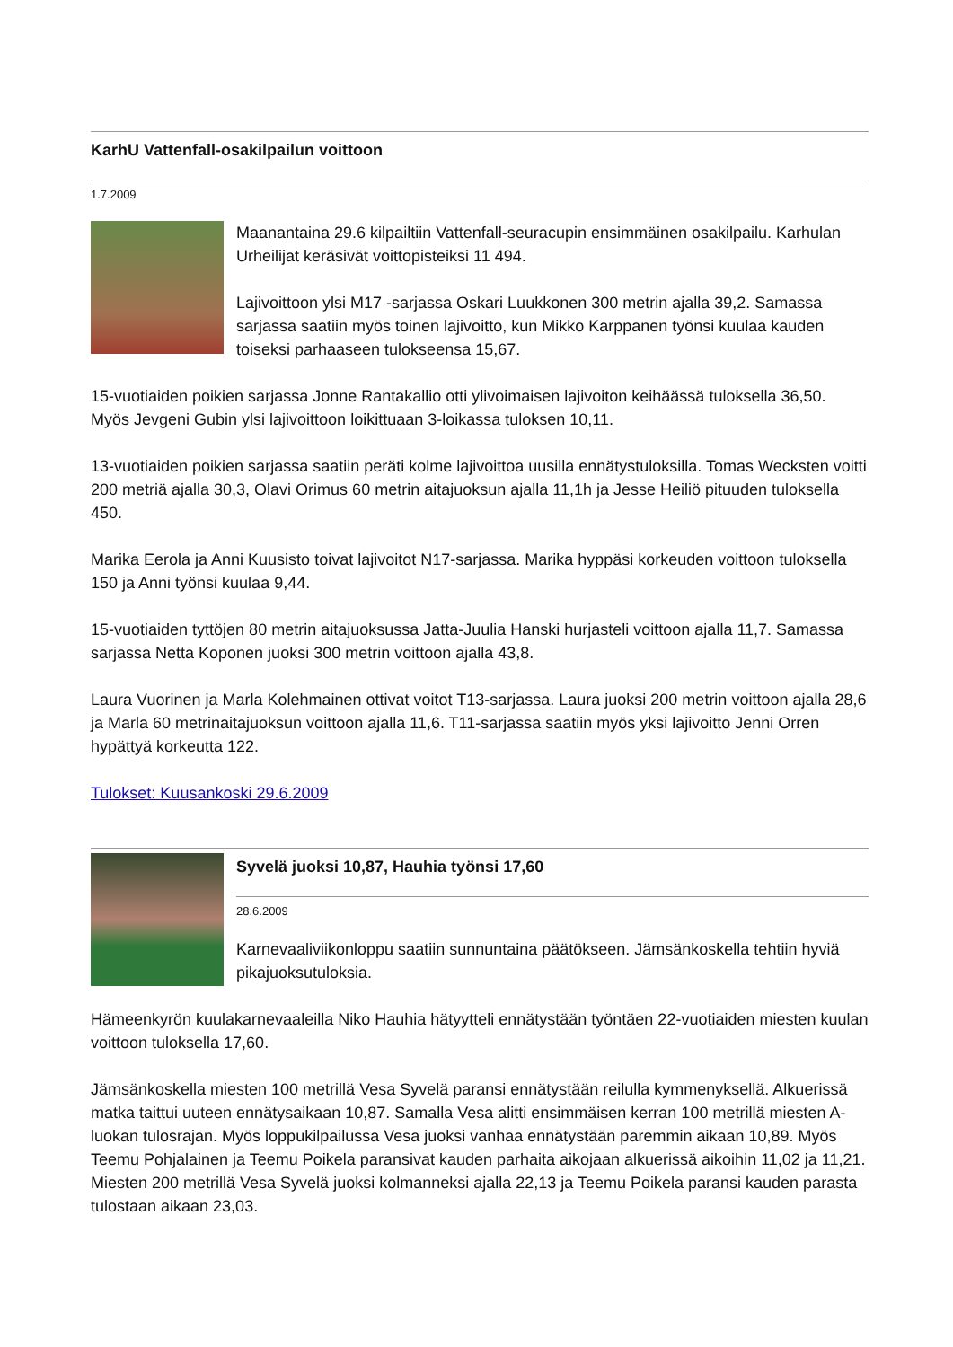KarhU Vattenfall-osakilpailun voittoon
1.7.2009
Maanantaina 29.6 kilpailtiin Vattenfall-seuracupin ensimmäinen osakilpailu. Karhulan Urheilijat keräsivät voittopisteiksi 11 494.
Lajivoittoon ylsi M17 -sarjassa Oskari Luukkonen 300 metrin ajalla 39,2. Samassa sarjassa saatiin myös toinen lajivoitto, kun Mikko Karppanen työnsi kuulaa kauden toiseksi parhaaseen tulokseensa 15,67.
15-vuotiaiden poikien sarjassa Jonne Rantakallio otti ylivoimaisen lajivoiton keihäässä tuloksella 36,50. Myös Jevgeni Gubin ylsi lajivoittoon loikittuaan 3-loikassa tuloksen 10,11.
13-vuotiaiden poikien sarjassa saatiin peräti kolme lajivoittoa uusilla ennätystuloksilla. Tomas Wecksten voitti 200 metriä ajalla 30,3, Olavi Orimus 60 metrin aitajuoksun ajalla 11,1h ja Jesse Heiliö pituuden tuloksella 450.
Marika Eerola ja Anni Kuusisto toivat lajivoitot N17-sarjassa. Marika hyppäsi korkeuden voittoon tuloksella 150 ja Anni työnsi kuulaa 9,44.
15-vuotiaiden tyttöjen 80 metrin aitajuoksussa Jatta-Juulia Hanski hurjasteli voittoon ajalla 11,7. Samassa sarjassa Netta Koponen juoksi 300 metrin voittoon ajalla 43,8.
Laura Vuorinen ja Marla Kolehmainen ottivat voitot T13-sarjassa. Laura juoksi 200 metrin voittoon ajalla 28,6 ja Marla 60 metrinaitajuoksun voittoon ajalla 11,6. T11-sarjassa saatiin myös yksi lajivoitto Jenni Orren hypättyä korkeutta 122.
Tulokset: Kuusankoski 29.6.2009
Syvelä juoksi 10,87, Hauhia työnsi 17,60
28.6.2009
Karnevaaliviikonloppu saatiin sunnuntaina päätökseen. Jämsänkoskella tehtiin hyviä pikajuoksutuloksia.
Hämeenkyrön kuulakarnevaaleilla Niko Hauhia hätyytteli ennätystään työntäen 22-vuotiaiden miesten kuulan voittoon tuloksella 17,60.
Jämsänkoskella miesten 100 metrillä Vesa Syvelä paransi ennätystään reilulla kymmenyksellä. Alkuerissä matka taittui uuteen ennätysaikaan 10,87. Samalla Vesa alitti ensimmäisen kerran 100 metrillä miesten A-luokan tulosrajan. Myös loppukilpailussa Vesa juoksi vanhaa ennätystään paremmin aikaan 10,89. Myös Teemu Pohjalainen ja Teemu Poikela paransivat kauden parhaita aikojaan alkuerissä aikoihin 11,02 ja 11,21. Miesten 200 metrillä Vesa Syvelä juoksi kolmanneksi ajalla 22,13 ja Teemu Poikela paransi kauden parasta tulostaan aikaan 23,03.